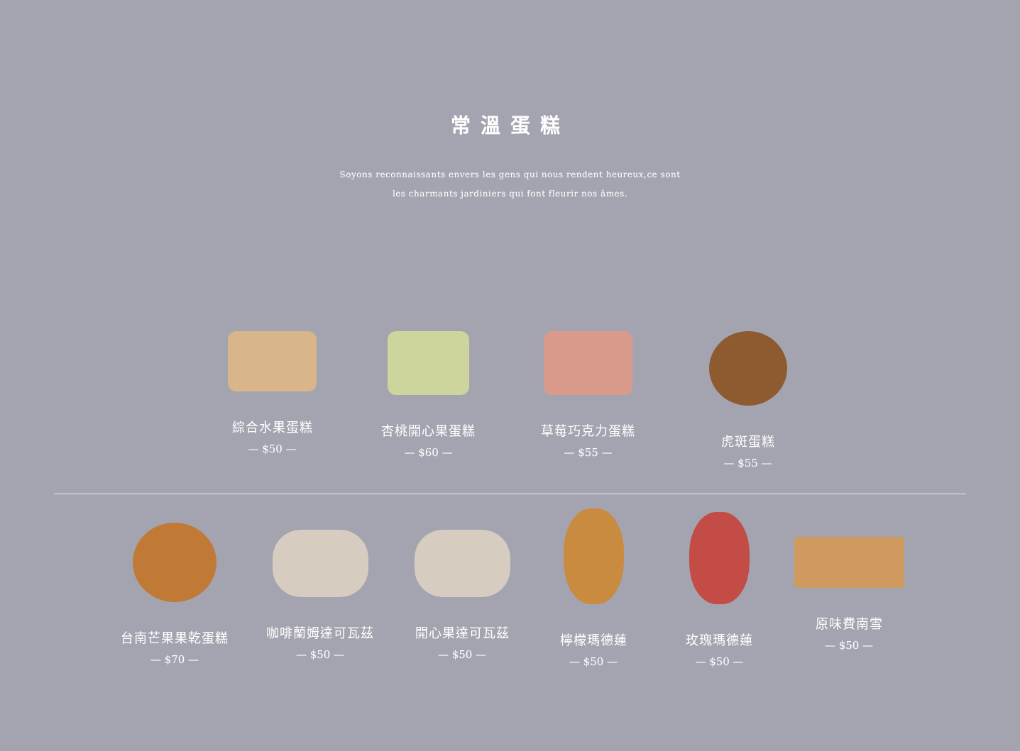常溫蛋糕
Soyons reconnaissants envers les gens qui nous rendent heureux,ce sont
les charmants jardiniers qui font fleurir nos âmes.
綜合水果蛋糕
— $50 —
杏桃開心果蛋糕
— $60 —
草莓巧克力蛋糕
— $55 —
虎斑蛋糕
— $55 —
台南芒果果乾蛋糕
— $70 —
咖啡蘭姆達可瓦茲
— $50 —
開心果達可瓦茲
— $50 —
檸檬瑪德蓮
— $50 —
玫瑰瑪德蓮
— $50 —
原味費南雪
— $50 —